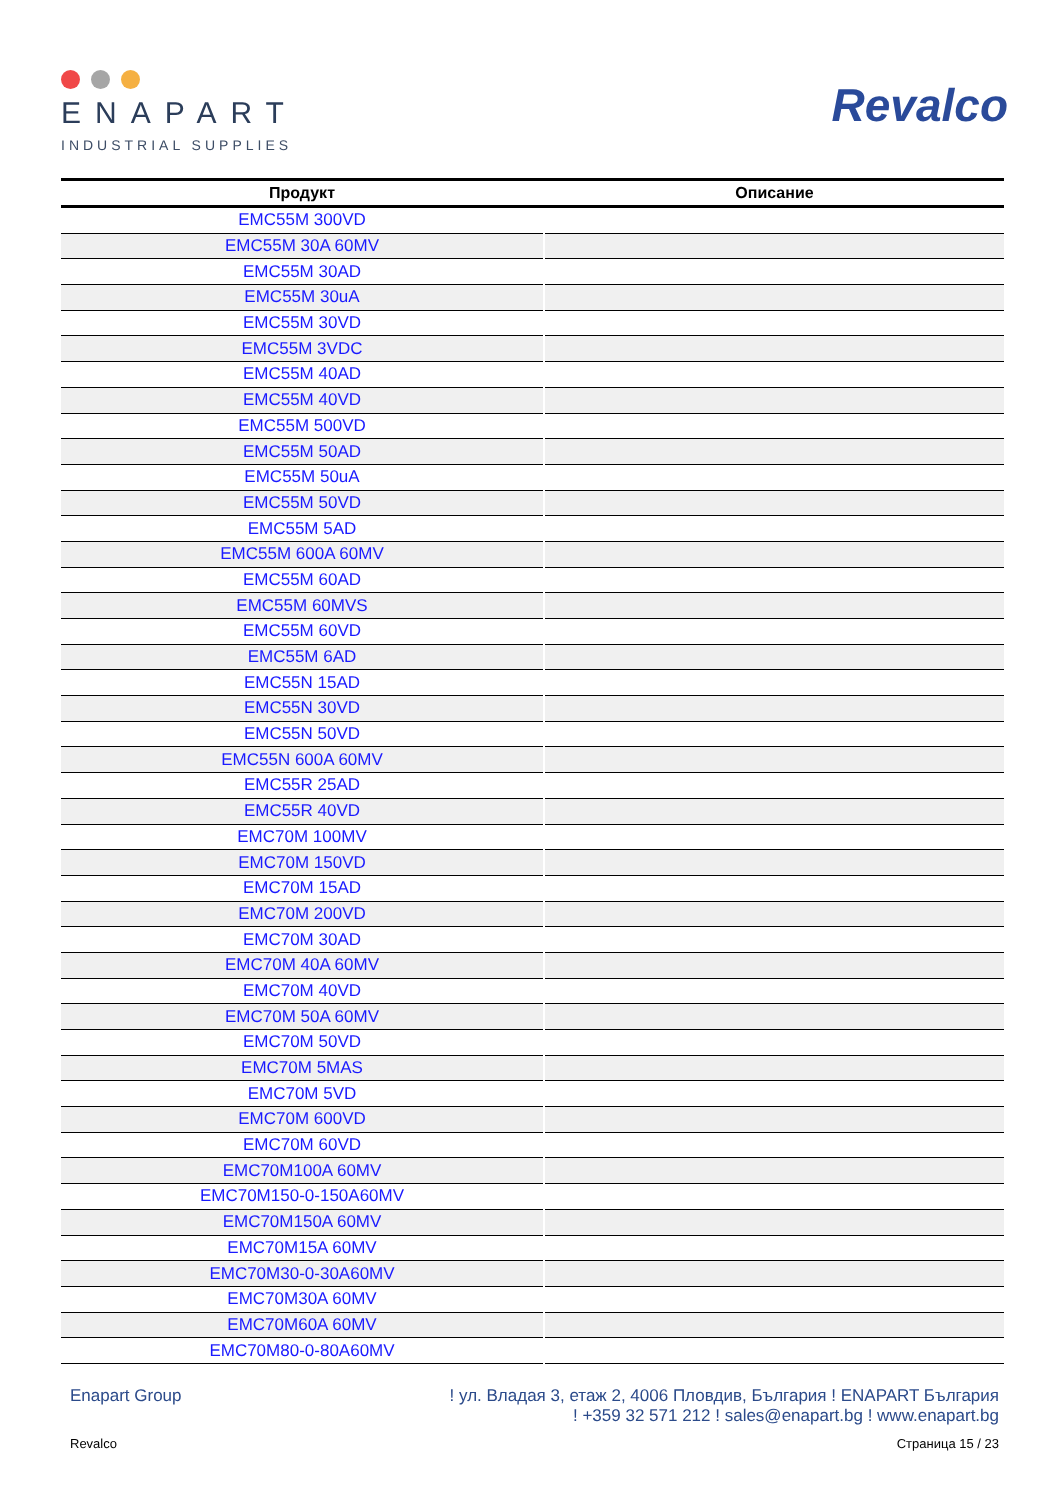ENAPART
INDUSTRIAL SUPPLIES
Revalco
| Продукт | Описание |
| --- | --- |
| EMC55M 300VD | |
| EMC55M 30A 60MV | |
| EMC55M 30AD | |
| EMC55M 30uA | |
| EMC55M 30VD | |
| EMC55M 3VDC | |
| EMC55M 40AD | |
| EMC55M 40VD | |
| EMC55M 500VD | |
| EMC55M 50AD | |
| EMC55M 50uA | |
| EMC55M 50VD | |
| EMC55M 5AD | |
| EMC55M 600A 60MV | |
| EMC55M 60AD | |
| EMC55M 60MVS | |
| EMC55M 60VD | |
| EMC55M 6AD | |
| EMC55N 15AD | |
| EMC55N 30VD | |
| EMC55N 50VD | |
| EMC55N 600A 60MV | |
| EMC55R 25AD | |
| EMC55R 40VD | |
| EMC70M 100MV | |
| EMC70M 150VD | |
| EMC70M 15AD | |
| EMC70M 200VD | |
| EMC70M 30AD | |
| EMC70M 40A 60MV | |
| EMC70M 40VD | |
| EMC70M 50A 60MV | |
| EMC70M 50VD | |
| EMC70M 5MAS | |
| EMC70M 5VD | |
| EMC70M 600VD | |
| EMC70M 60VD | |
| EMC70M100A 60MV | |
| EMC70M150-0-150A60MV | |
| EMC70M150A 60MV | |
| EMC70M15A 60MV | |
| EMC70M30-0-30A60MV | |
| EMC70M30A 60MV | |
| EMC70M60A 60MV | |
| EMC70M80-0-80A60MV | |
Enapart Group ! ул. Владая 3, етаж 2, 4006 Пловдив, България ! ENAPART България
! +359 32 571 212 ! sales@enapart.bg ! www.enapart.bg
Revalco Страница 15 / 23